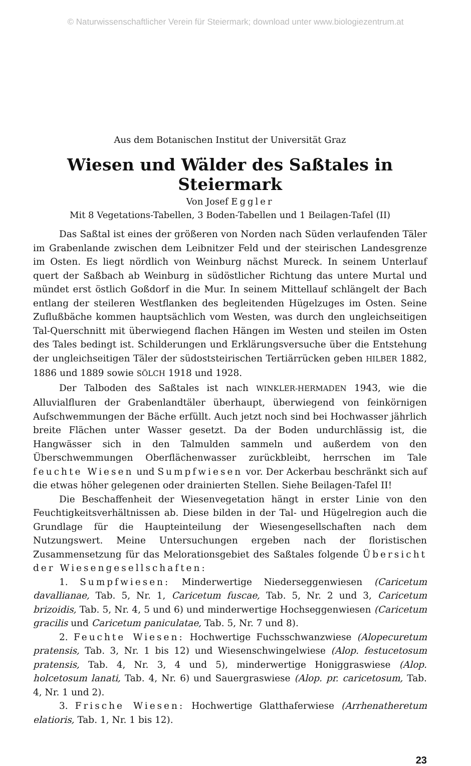© Naturwissenschaftlicher Verein für Steiermark; download unter www.biologiezentrum.at
Aus dem Botanischen Institut der Universität Graz
Wiesen und Wälder des Saßtales in Steiermark
Von Josef Eggler
Mit 8 Vegetations-Tabellen, 3 Boden-Tabellen und 1 Beilagen-Tafel (II)
Das Saßtal ist eines der größeren von Norden nach Süden verlaufenden Täler im Grabenlande zwischen dem Leibnitzer Feld und der steirischen Landesgrenze im Osten. Es liegt nördlich von Weinburg nächst Mureck. In seinem Unterlauf quert der Saßbach ab Weinburg in südöstlicher Richtung das untere Murtal und mündet erst östlich Goßdorf in die Mur. In seinem Mittellauf schlängelt der Bach entlang der steileren Westflanken des begleitenden Hügelzuges im Osten. Seine Zuflußbäche kommen hauptsächlich vom Westen, was durch den ungleichseitigen Tal-Querschnitt mit überwiegend flachen Hängen im Westen und steilen im Osten des Tales bedingt ist. Schilderungen und Erklärungsversuche über die Entstehung der ungleichseitigen Täler der südoststeirischen Tertiärrücken geben HILBER 1882, 1886 und 1889 sowie SÖLCH 1918 und 1928.
Der Talboden des Saßtales ist nach WINKLER-HERMADEN 1943, wie die Alluvialfluren der Grabenlandtäler überhaupt, überwiegend von feinkörnigen Aufschwemmungen der Bäche erfüllt. Auch jetzt noch sind bei Hochwasser jährlich breite Flächen unter Wasser gesetzt. Da der Boden undurchlässig ist, die Hangwässer sich in den Talmulden sammeln und außerdem von den Überschwemmungen Oberflächenwasser zurückbleibt, herrschen im Tale feuchte Wiesen und Sumpfwiesen vor. Der Ackerbau beschränkt sich auf die etwas höher gelegenen oder drainierten Stellen. Siehe Beilagen-Tafel II!
Die Beschaffenheit der Wiesenvegetation hängt in erster Linie von den Feuchtigkeitsverhältnissen ab. Diese bilden in der Tal- und Hügelregion auch die Grundlage für die Haupteinteilung der Wiesengesellschaften nach dem Nutzungswert. Meine Untersuchungen ergeben nach der floristischen Zusammensetzung für das Melorationsgebiet des Saßtales folgende Übersicht der Wiesengesellschaften:
1. Sumpfwiesen: Minderwertige Niederseggenwiesen (Caricetum davallianae, Tab. 5, Nr. 1, Caricetum fuscae, Tab. 5, Nr. 2 und 3, Caricetum brizoidis, Tab. 5, Nr. 4, 5 und 6) und minderwertige Hochseggenwiesen (Caricetum gracilis und Caricetum paniculatae, Tab. 5, Nr. 7 und 8).
2. Feuchte Wiesen: Hochwertige Fuchsschwanzwiese (Alopecuretum pratensis, Tab. 3, Nr. 1 bis 12) und Wiesenschwingelwiese (Alop. festucetosum pratensis, Tab. 4, Nr. 3, 4 und 5), minderwertige Honiggraswiese (Alop. holcetosum lanati, Tab. 4, Nr. 6) und Sauergraswiese (Alop. pr. caricetosum, Tab. 4, Nr. 1 und 2).
3. Frische Wiesen: Hochwertige Glatthaferwiese (Arrhenatheretum elatioris, Tab. 1, Nr. 1 bis 12).
23